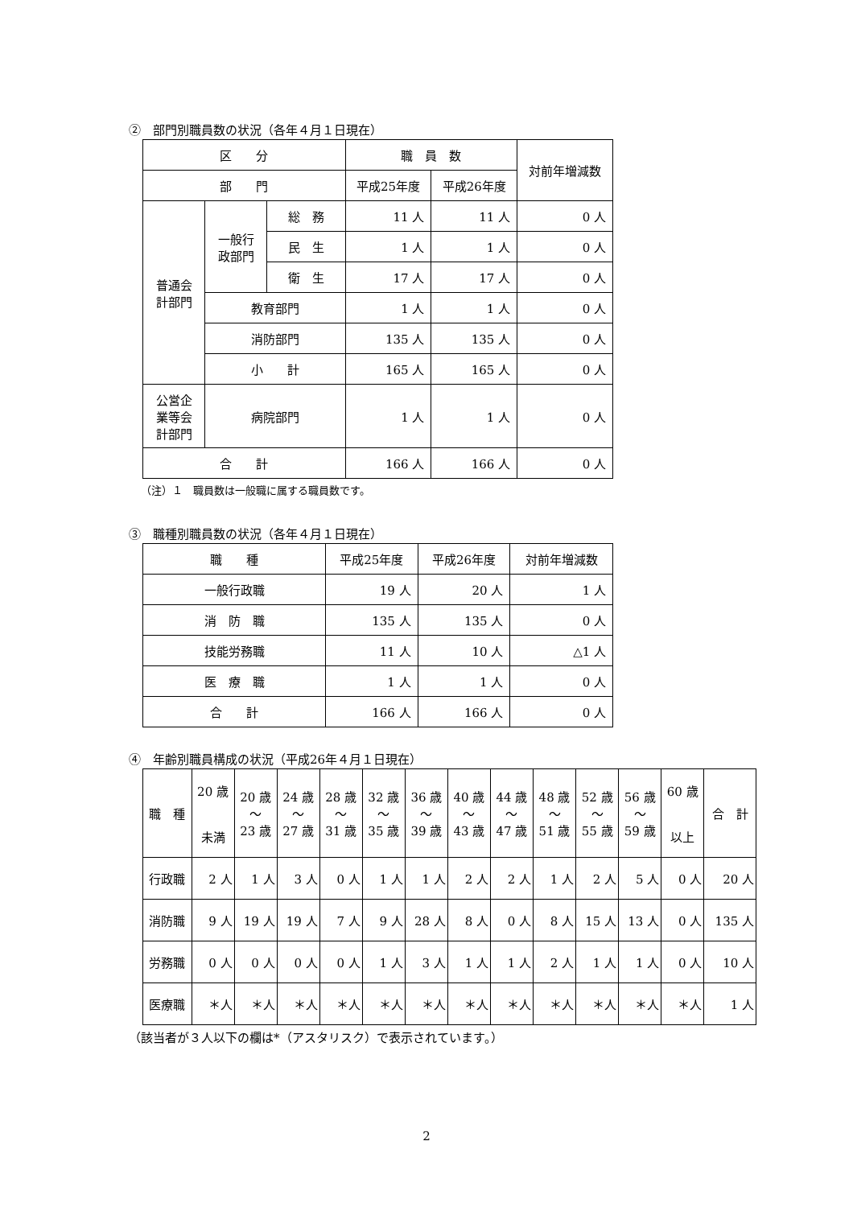②　部門別職員数の状況（各年４月１日現在）
| 区 分 | | | 職 員 数 | | 対前年増減数 |
| --- | --- | --- | --- | --- | --- |
| 部 門 | | | 平成25年度 | 平成26年度 | |
| 普通会 計部門 | 一般行 政部門 | 総 務 | 11 人 | 11 人 | 0 人 |
| | | 民 生 | 1 人 | 1 人 | 0 人 |
| | | 衛 生 | 17 人 | 17 人 | 0 人 |
| | 教育部門 | | 1 人 | 1 人 | 0 人 |
| | 消防部門 | | 135 人 | 135 人 | 0 人 |
| | 小 計 | | 165 人 | 165 人 | 0 人 |
| 公営企 業等会 計部門 | 病院部門 | | 1 人 | 1 人 | 0 人 |
| 合 計 | | | 166 人 | 166 人 | 0 人 |
（注）１　職員数は一般職に属する職員数です。
③　職種別職員数の状況（各年４月１日現在）
| 職 種 | 平成25年度 | 平成26年度 | 対前年増減数 |
| --- | --- | --- | --- |
| 一般行政職 | 19 人 | 20 人 | 1 人 |
| 消 防 職 | 135 人 | 135 人 | 0 人 |
| 技能労務職 | 11 人 | 10 人 | △1 人 |
| 医 療 職 | 1 人 | 1 人 | 0 人 |
| 合 計 | 166 人 | 166 人 | 0 人 |
④　年齢別職員構成の状況（平成26年４月１日現在）
| 職 種 | 20 歳 未満 | 20 歳 ～ 23 歳 | 24 歳 ～ 27 歳 | 28 歳 ～ 31 歳 | 32 歳 ～ 35 歳 | 36 歳 ～ 39 歳 | 40 歳 ～ 43 歳 | 44 歳 ～ 47 歳 | 48 歳 ～ 51 歳 | 52 歳 ～ 55 歳 | 56 歳 ～ 59 歳 | 60 歳 以上 | 合 計 |
| --- | --- | --- | --- | --- | --- | --- | --- | --- | --- | --- | --- | --- | --- |
| 行政職 | 2 人 | 1 人 | 3 人 | 0 人 | 1 人 | 1 人 | 2 人 | 2 人 | 1 人 | 2 人 | 5 人 | 0 人 | 20 人 |
| 消防職 | 9 人 | 19 人 | 19 人 | 7 人 | 9 人 | 28 人 | 8 人 | 0 人 | 8 人 | 15 人 | 13 人 | 0 人 | 135 人 |
| 労務職 | 0 人 | 0 人 | 0 人 | 0 人 | 1 人 | 3 人 | 1 人 | 1 人 | 2 人 | 1 人 | 1 人 | 0 人 | 10 人 |
| 医療職 | ＊人 | ＊人 | ＊人 | ＊人 | ＊人 | ＊人 | ＊人 | ＊人 | ＊人 | ＊人 | ＊人 | ＊人 | 1 人 |
（該当者が３人以下の欄は*（アスタリスク）で表示されています。）
2